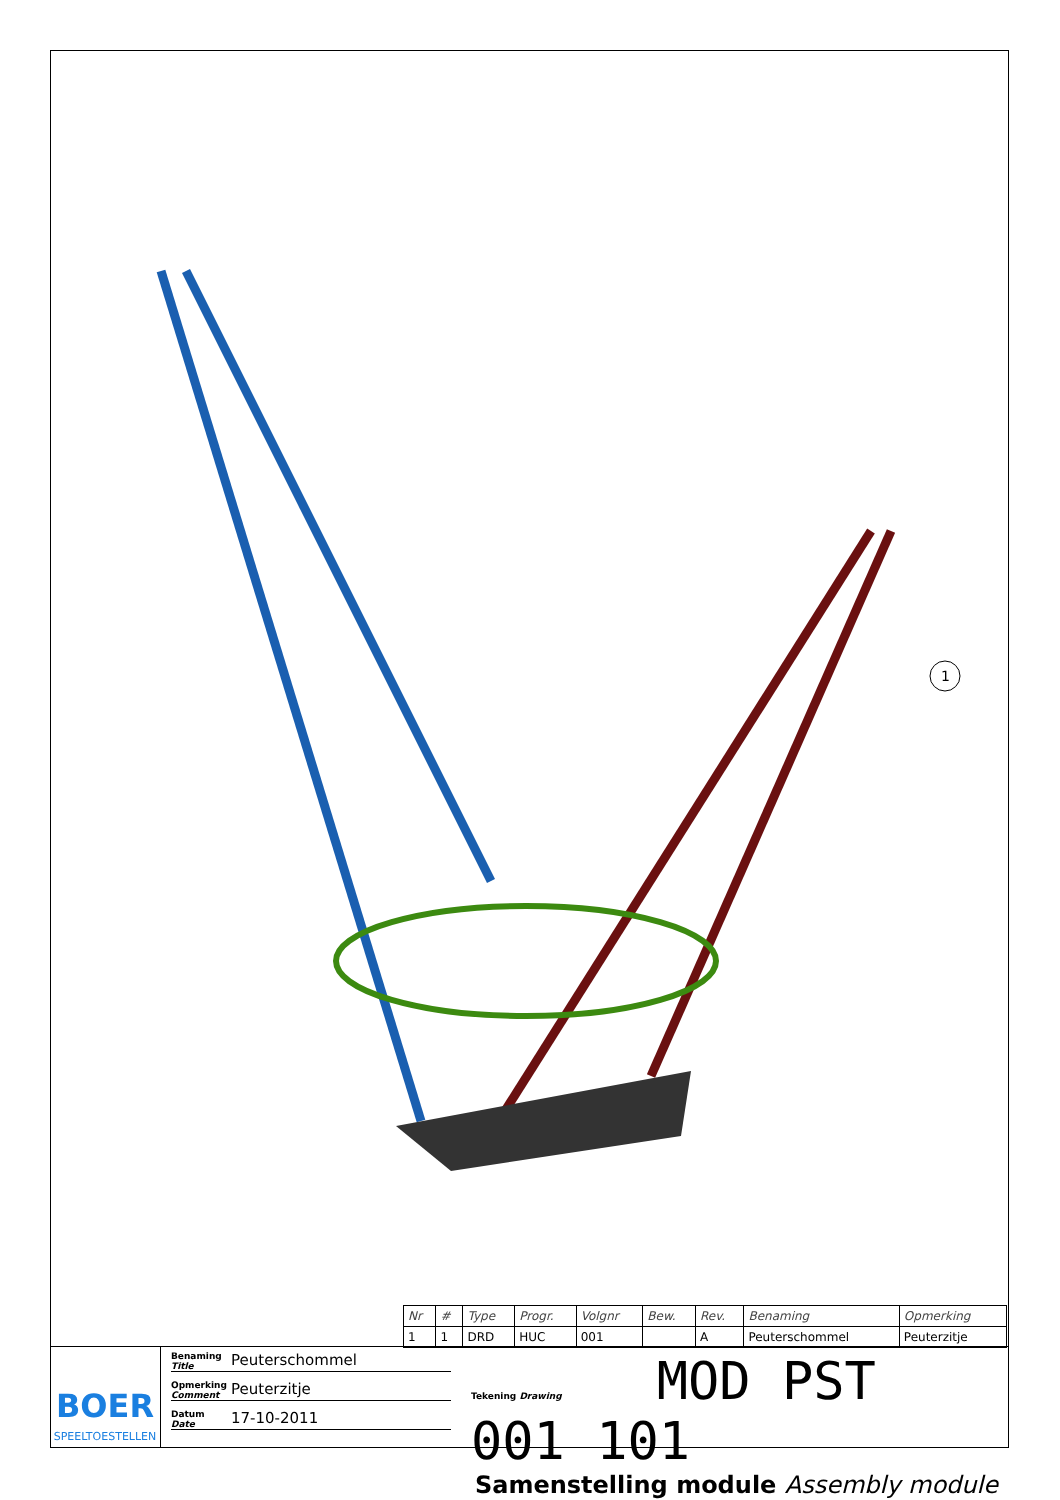1
| Nr | # | Type | Progr. | Volgnr | Bew. | Rev. | Benaming | Opmerking |
| --- | --- | --- | --- | --- | --- | --- | --- | --- |
| 1 | 1 | DRD | HUC | 001 | | A | Peuterschommel | Peuterzitje |
BOER
SPEELTOESTELLEN
Benaming
Title Peuterschommel
Opmerking
Comment Peuterzitje
Datum
Date 17-10-2011
Tekening Drawing MOD PST 001 101
Samenstelling module Assembly module